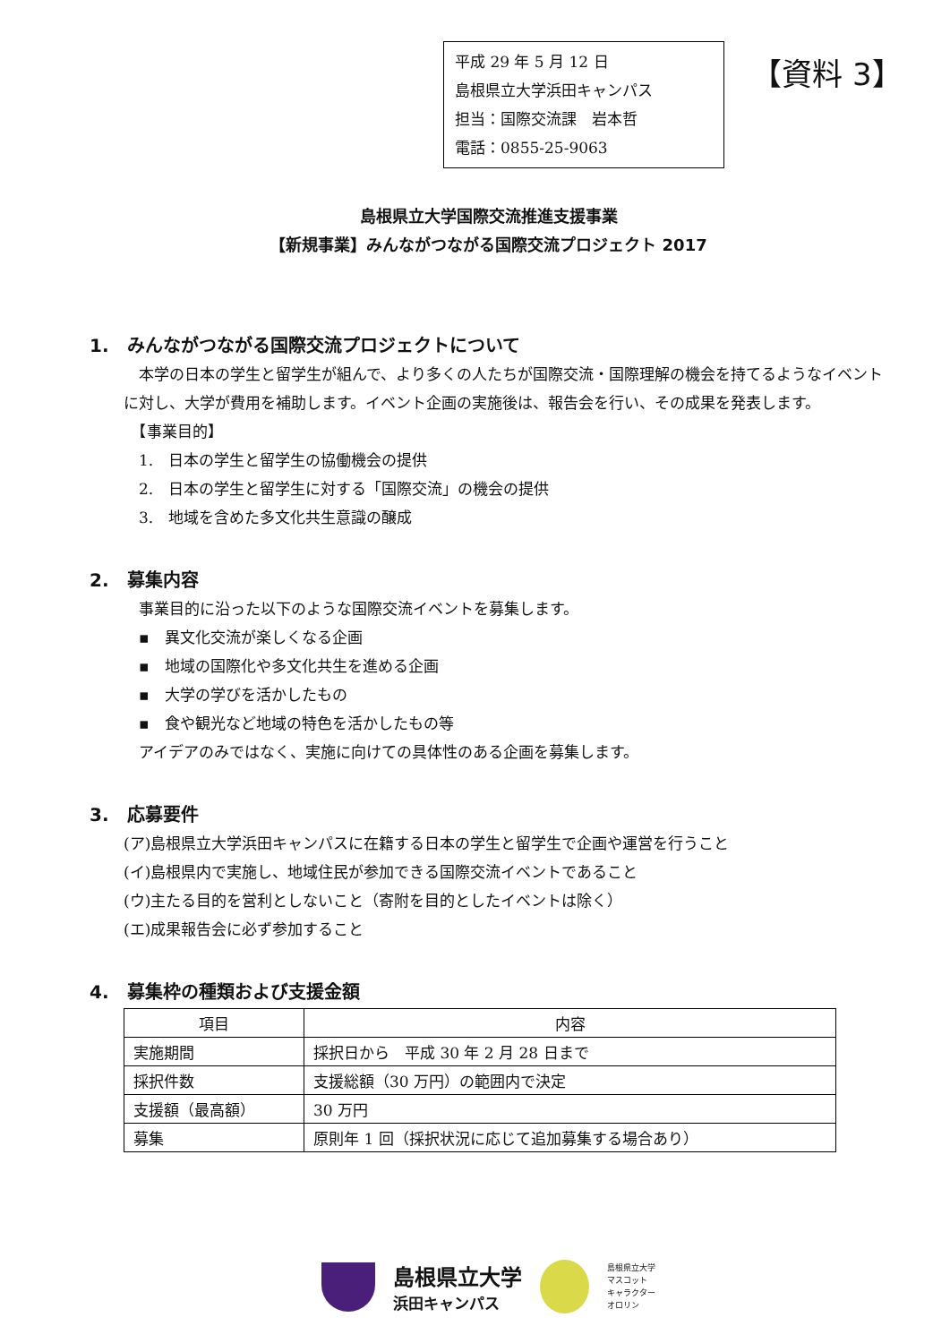平成 29 年 5 月 12 日
島根県立大学浜田キャンパス
担当：国際交流課　岩本哲
電話：0855-25-9063
【資料 3】
島根県立大学国際交流推進支援事業
【新規事業】みんながつながる国際交流プロジェクト 2017
1.　みんながつながる国際交流プロジェクトについて
　本学の日本の学生と留学生が組んで、より多くの人たちが国際交流・国際理解の機会を持てるようなイベントに対し、大学が費用を補助します。イベント企画の実施後は、報告会を行い、その成果を発表します。
　【事業目的】
　1.　日本の学生と留学生の協働機会の提供
　2.　日本の学生と留学生に対する「国際交流」の機会の提供
　3.　地域を含めた多文化共生意識の醸成
2.　募集内容
　事業目的に沿った以下のような国際交流イベントを募集します。
　▪　異文化交流が楽しくなる企画
　▪　地域の国際化や多文化共生を進める企画
　▪　大学の学びを活かしたもの
　▪　食や観光など地域の特色を活かしたもの等
　アイデアのみではなく、実施に向けての具体性のある企画を募集します。
3.　応募要件
(ア)島根県立大学浜田キャンパスに在籍する日本の学生と留学生で企画や運営を行うこと
(イ)島根県内で実施し、地域住民が参加できる国際交流イベントであること
(ウ)主たる目的を営利としないこと（寄附を目的としたイベントは除く）
(エ)成果報告会に必ず参加すること
4.　募集枠の種類および支援金額
| 項目 | 内容 |
| --- | --- |
| 実施期間 | 採択日から 平成 30 年 2 月 28 日まで |
| 採択件数 | 支援総額（30 万円）の範囲内で決定 |
| 支援額（最高額） | 30 万円 |
| 募集 | 原則年 1 回（採択状況に応じて追加募集する場合あり） |
島根県立大学
浜田キャンパス
島根県立大学
マスコット
キャラクター
オロリン